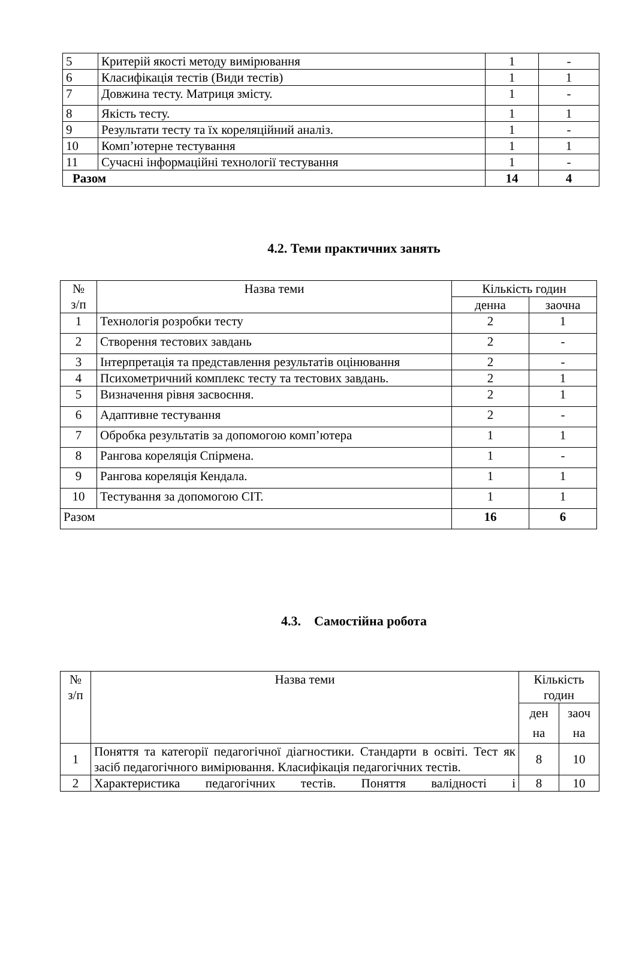| 5 | Критерій якості методу вимірювання | 1 | - |
| 6 | Класифікація тестів (Види тестів) | 1 | 1 |
| 7 | Довжина тесту. Матриця змісту. | 1 | - |
| 8 | Якість тесту. | 1 | 1 |
| 9 | Результати тесту та їх кореляційний аналіз. | 1 | - |
| 10 | Комп’ютерне тестування | 1 | 1 |
| 11 | Сучасні інформаційні технології тестування | 1 | - |
| Разом | | 14 | 4 |
4.2. Теми практичних занять
| № з/п | Назва теми | Кількість годин | |
| | | денна | заочна |
| 1 | Технологія розробки тесту | 2 | 1 |
| 2 | Створення тестових завдань | 2 | - |
| 3 | Інтерпретація та представлення результатів оцінювання | 2 | - |
| 4 | Психометричний комплекс тесту та тестових завдань. | 2 | 1 |
| 5 | Визначення рівня засвоєння. | 2 | 1 |
| 6 | Адаптивне тестування | 2 | - |
| 7 | Обробка результатів за допомогою комп’ютера | 1 | 1 |
| 8 | Рангова кореляція Спірмена. | 1 | - |
| 9 | Рангова кореляція Кендала. | 1 | 1 |
| 10 | Тестування за допомогою СІТ. | 1 | 1 |
| Разом | | 16 | 6 |
4.3. Самостійна робота
| № з/п | Назва теми | Кількість годин | |
| | | ден на | заоч на |
| 1 | Поняття та категорії педагогічної діагностики. Стандарти в освіті. Тест як засіб педагогічного вимірювання. Класифікація педагогічних тестів. | 8 | 10 |
| 2 | Характеристика педагогічних тестів. Поняття валідності і | 8 | 10 |